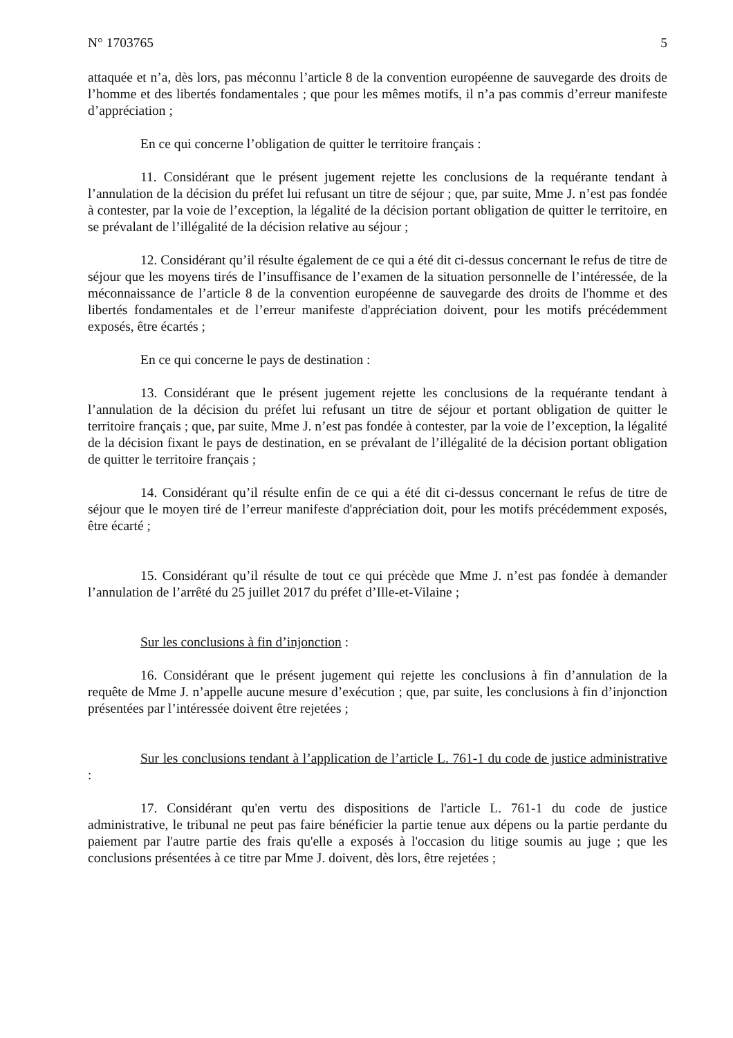N° 1703765 5
attaquée et n’a, dès lors, pas méconnu l’article 8 de la convention européenne de sauvegarde des droits de l’homme et des libertés fondamentales ; que pour les mêmes motifs, il n’a pas commis d’erreur manifeste d’appréciation ;
En ce qui concerne l’obligation de quitter le territoire français :
11. Considérant que le présent jugement rejette les conclusions de la requérante tendant à l’annulation de la décision du préfet lui refusant un titre de séjour ; que, par suite, Mme J. n’est pas fondée à contester, par la voie de l’exception, la légalité de la décision portant obligation de quitter le territoire, en se prévalant de l’illégalité de la décision relative au séjour ;
12. Considérant qu’il résulte également de ce qui a été dit ci-dessus concernant le refus de titre de séjour que les moyens tirés de l’insuffisance de l’examen de la situation personnelle de l’intéressée, de la méconnaissance de l’article 8 de la convention européenne de sauvegarde des droits de l'homme et des libertés fondamentales et de l’erreur manifeste d'appréciation doivent, pour les motifs précédemment exposés, être écartés ;
En ce qui concerne le pays de destination :
13. Considérant que le présent jugement rejette les conclusions de la requérante tendant à l’annulation de la décision du préfet lui refusant un titre de séjour et portant obligation de quitter le territoire français ; que, par suite, Mme J. n’est pas fondée à contester, par la voie de l’exception, la légalité de la décision fixant le pays de destination, en se prévalant de l’illégalité de la décision portant obligation de quitter le territoire français ;
14. Considérant qu’il résulte enfin de ce qui a été dit ci-dessus concernant le refus de titre de séjour que le moyen tiré de l’erreur manifeste d'appréciation doit, pour les motifs précédemment exposés, être écarté ;
15. Considérant qu’il résulte de tout ce qui précède que Mme J. n’est pas fondée à demander l’annulation de l’arrêté du 25 juillet 2017 du préfet d’Ille-et-Vilaine ;
Sur les conclusions à fin d’injonction :
16. Considérant que le présent jugement qui rejette les conclusions à fin d’annulation de la requête de Mme J. n’appelle aucune mesure d’exécution ; que, par suite, les conclusions à fin d’injonction présentées par l’intéressée doivent être rejetées ;
Sur les conclusions tendant à l’application de l’article L. 761-1 du code de justice administrative :
17. Considérant qu'en vertu des dispositions de l'article L. 761-1 du code de justice administrative, le tribunal ne peut pas faire bénéficier la partie tenue aux dépens ou la partie perdante du paiement par l'autre partie des frais qu'elle a exposés à l'occasion du litige soumis au juge ; que les conclusions présentées à ce titre par Mme J. doivent, dès lors, être rejetées ;